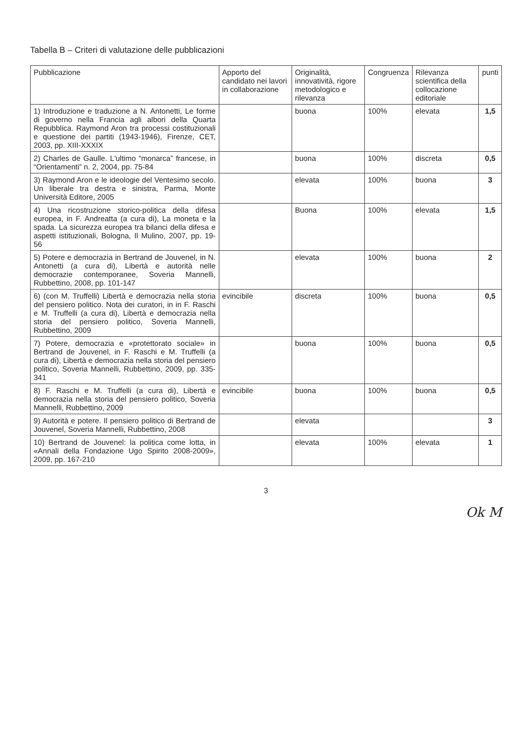Tabella B – Criteri di valutazione delle pubblicazioni
| Pubblicazione | Apporto del candidato nei lavori in collaborazione | Originalità, innovatività, rigore metodologico e rilevanza | Congruenza | Rilevanza scientifica della collocazione editoriale | punti |
| --- | --- | --- | --- | --- | --- |
| 1) Introduzione e traduzione a N. Antonetti, Le forme di governo nella Francia agli albori della Quarta Repubblica. Raymond Aron tra processi costituzionali e questione dei partiti (1943-1946), Firenze, CET, 2003, pp. XIII-XXXIX | | buona | 100% | elevata | 1,5 |
| 2) Charles de Gaulle. L'ultimo “monarca” francese, in “Orientamenti” n. 2, 2004, pp. 75-84 | | buona | 100% | discreta | 0,5 |
| 3) Raymond Aron e le ideologie del Ventesimo secolo. Un liberale tra destra e sinistra, Parma, Monte Università Editore, 2005 | | elevata | 100% | buona | 3 |
| 4) Una ricostruzione storico-politica della difesa europea, in F. Andreatta (a cura di), La moneta e la spada. La sicurezza europea tra bilanci della difesa e aspetti istituzionali, Bologna, Il Mulino, 2007, pp. 19-56 | | Buona | 100% | elevata | 1,5 |
| 5) Potere e democrazia in Bertrand de Jouvenel, in N. Antonetti (a cura di), Libertà e autorità nelle democrazie contemporanee, Soveria Mannelli, Rubbettino, 2008, pp. 101-147 | | elevata | 100% | buona | 2 |
| 6) (con M. Truffelli) Libertà e democrazia nella storia del pensiero politico. Nota dei curatori, in in F. Raschi e M. Truffelli (a cura di), Libertà e democrazia nella storia del pensiero politico, Soveria Mannelli, Rubbettino, 2009 | evincibile | discreta | 100% | buona | 0,5 |
| 7) Potere, democrazia e «protettorato sociale» in Bertrand de Jouvenel, in F. Raschi e M. Truffelli (a cura di), Libertà e democrazia nella storia del pensiero politico, Soveria Mannelli, Rubbettino, 2009, pp. 335-341 | | buona | 100% | buona | 0,5 |
| 8) F. Raschi e M. Truffelli (a cura di), Libertà e democrazia nella storia del pensiero politico, Soveria Mannelli, Rubbettino, 2009 | evincibile | buona | 100% | buona | 0,5 |
| 9) Autorità e potere. Il pensiero politico di Bertrand de Jouvenel, Soveria Mannelli, Rubbettino, 2008 | | elevata | | | 3 |
| 10) Bertrand de Jouvenel: la politica come lotta, in «Annali della Fondazione Ugo Spirito 2008-2009», 2009, pp. 167-210 | | elevata | 100% | elevata | 1 |
3
Ok M